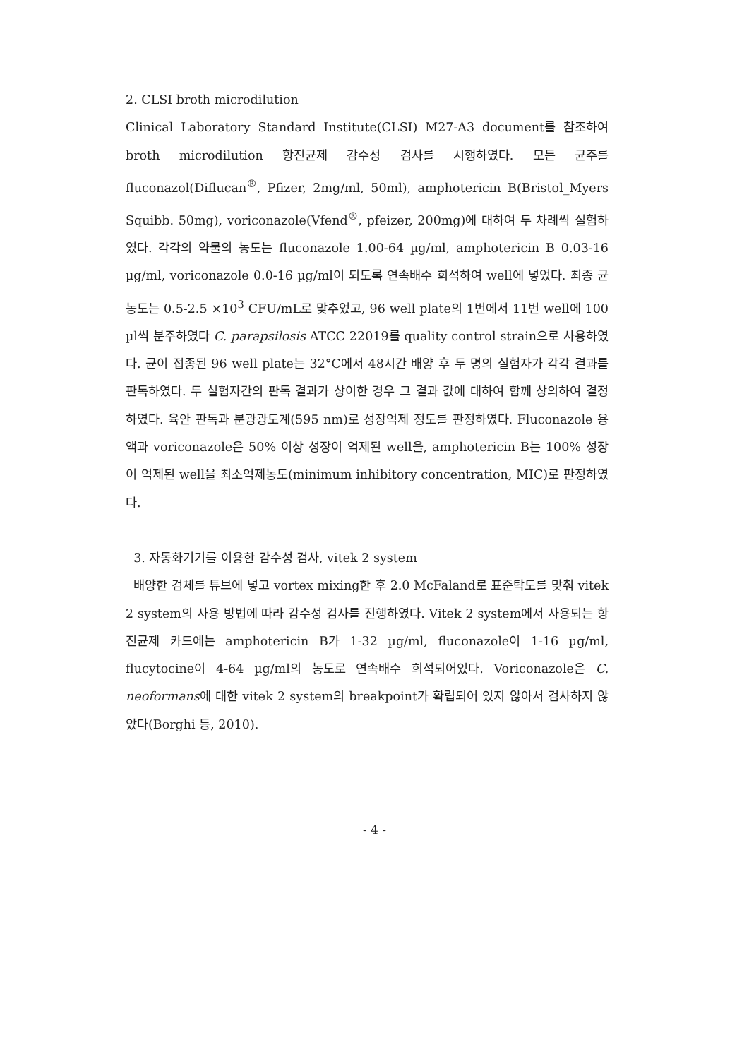2. CLSI broth microdilution
Clinical Laboratory Standard Institute(CLSI) M27-A3 document를 참조하여 broth microdilution 항진균제 감수성 검사를 시행하였다. 모든 균주를 fluconazol(Diflucan<sup>®</sup>, Pfizer, 2mg/ml, 50ml), amphotericin B(Bristol_Myers Squibb. 50mg), voriconazole(Vfend<sup>®</sup>, pfeizer, 200mg)에 대하여 두 차례씩 실험하였다. 각각의 약물의 농도는 fluconazole 1.00-64 µg/ml, amphotericin B 0.03-16 µg/ml, voriconazole 0.0-16 µg/ml이 되도록 연속배수 희석하여 well에 넣었다. 최종 균농도는 0.5-2.5 ×10<sup>3</sup> CFU/mL로 맞추었고, 96 well plate의 1번에서 11번 well에 100 µl씩 분주하였다 C. parapsilosis ATCC 22019를 quality control strain으로 사용하였다. 균이 접종된 96 well plate는 32°C에서 48시간 배양 후 두 명의 실험자가 각각 결과를 판독하였다. 두 실험자간의 판독 결과가 상이한 경우 그 결과 값에 대하여 함께 상의하여 결정하였다. 육안 판독과 분광광도계(595 nm)로 성장억제 정도를 판정하였다. Fluconazole 용액과 voriconazole은 50% 이상 성장이 억제된 well을, amphotericin B는 100% 성장이 억제된 well을 최소억제농도(minimum inhibitory concentration, MIC)로 판정하였다.
3. 자동화기기를 이용한 감수성 검사, vitek 2 system
배양한 검체를 튜브에 넣고 vortex mixing한 후 2.0 McFaland로 표준탁도를 맞춰 vitek 2 system의 사용 방법에 따라 감수성 검사를 진행하였다. Vitek 2 system에서 사용되는 항진균제 카드에는 amphotericin B가 1-32 µg/ml, fluconazole이 1-16 µg/ml, flucytocine이 4-64 µg/ml의 농도로 연속배수 희석되어있다. Voriconazole은 C. neoformans에 대한 vitek 2 system의 breakpoint가 확립되어 있지 않아서 검사하지 않았다(Borghi 등, 2010).
- 4 -